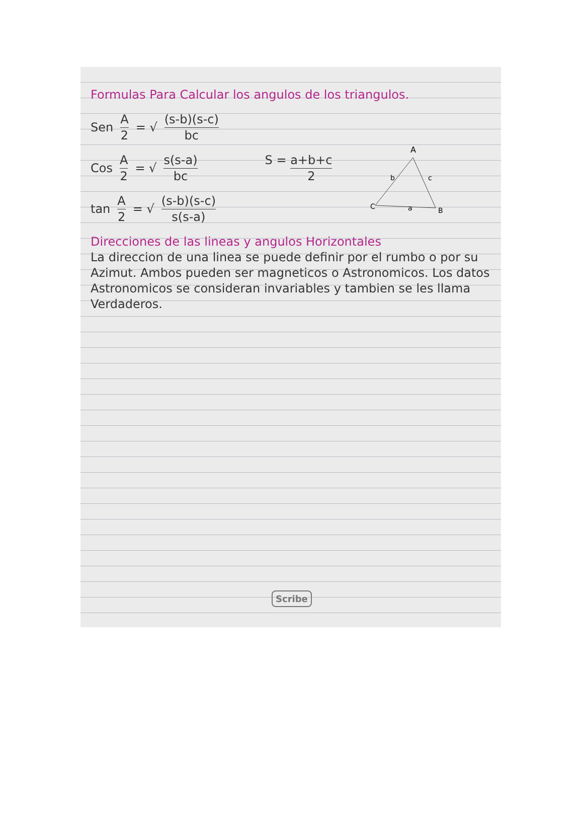Formulas Para Calcular los angulos de los triangulos.
Sen A 2 = √ (s-b)(s-c) bc
Cos A 2 = √ s(s-a) bc S = a+b+c 2
tan A 2 = √ (s-b)(s-c) s(s-a)
Direcciones de las lineas y angulos Horizontales
La direccion de una linea se puede definir por el rumbo o por su Azimut. Ambos pueden ser magneticos o Astronomicos. Los datos Astronomicos se consideran invariables y tambien se les llama Verdaderos.
A
b
c
C
a
B
Scribe